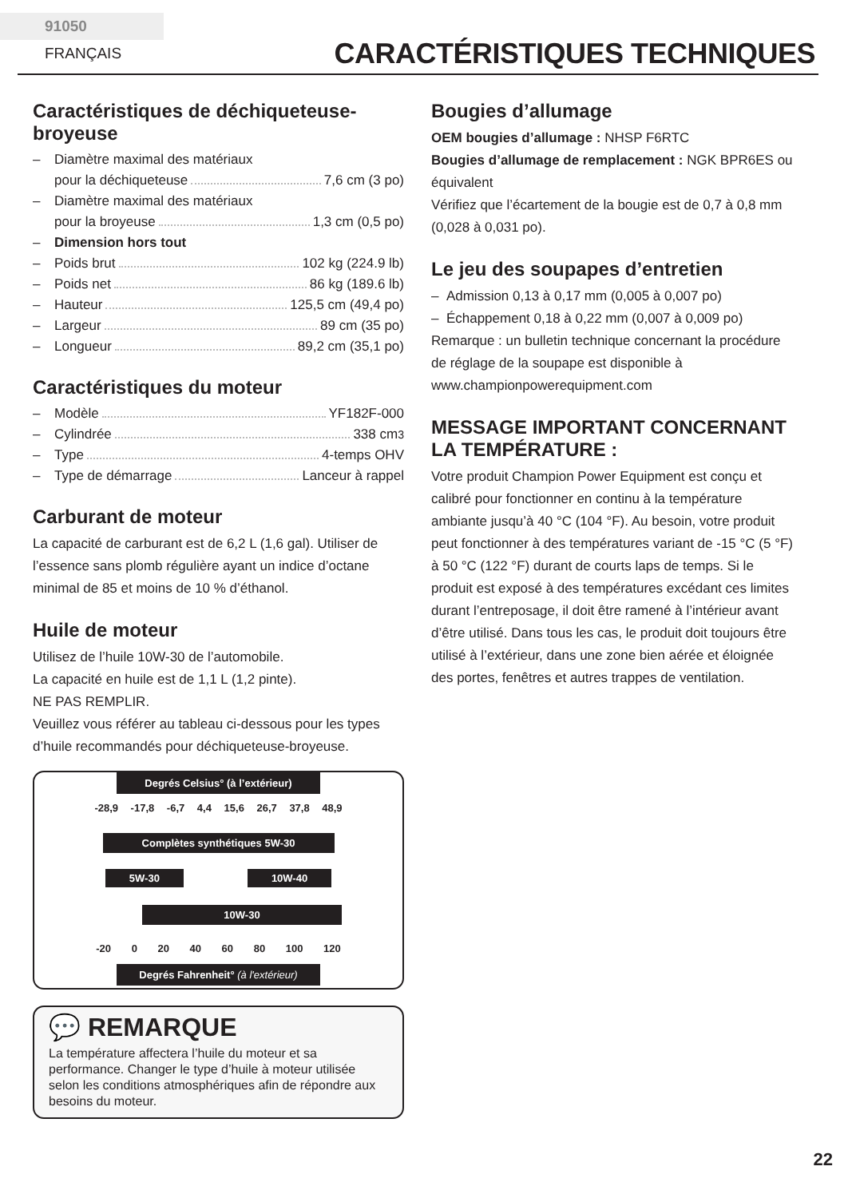91050 FRANÇAIS
CARACTÉRISTIQUES TECHNIQUES
Caractéristiques de déchiqueteuse-broyeuse
– Diamètre maximal des matériaux
pour la déchiqueteuse 7,6 cm (3 po)
– Diamètre maximal des matériaux
pour la broyeuse 1,3 cm (0,5 po)
– Dimension hors tout
– Poids brut 102 kg (224.9 lb)
– Poids net 86 kg (189.6 lb)
– Hauteur 125,5 cm (49,4 po)
– Largeur 89 cm (35 po)
– Longueur 89,2 cm (35,1 po)
Caractéristiques du moteur
– Modèle YF182F-000
– Cylindrée 338 cm<sup>3</sup>
– Type 4-temps OHV
– Type de démarrage Lanceur à rappel
Carburant de moteur
La capacité de carburant est de 6,2 L (1,6 gal). Utiliser de l’essence sans plomb régulière ayant un indice d’octane minimal de 85 et moins de 10 % d’éthanol.
Huile de moteur
Utilisez de l’huile 10W-30 de l’automobile.
La capacité en huile est de 1,1 L (1,2 pinte).
NE PAS REMPLIR.
Veuillez vous référer au tableau ci-dessous pour les types d’huile recommandés pour déchiqueteuse-broyeuse.
Degrés Celsius° (à l’extérieur)
-28,9 -17,8 -6,7 4,4 15,6 26,7 37,8 48,9
Complètes synthétiques 5W-30
5W-30 10W-40
10W-30
-20 0 20 40 60 80 100 120
Degrés Fahrenheit° (à l'extérieur)
💬 REMARQUE
La température affectera l’huile du moteur et sa performance. Changer le type d’huile à moteur utilisée selon les conditions atmosphériques afin de répondre aux besoins du moteur.
Bougies d’allumage
OEM bougies d’allumage : NHSP F6RTC
Bougies d’allumage de remplacement : NGK BPR6ES ou équivalent
Vérifiez que l’écartement de la bougie est de 0,7 à 0,8 mm (0,028 à 0,031 po).
Le jeu des soupapes d’entretien
– Admission 0,13 à 0,17 mm (0,005 à 0,007 po)
– Échappement 0,18 à 0,22 mm (0,007 à 0,009 po)
Remarque : un bulletin technique concernant la procédure de réglage de la soupape est disponible à www.championpowerequipment.com
MESSAGE IMPORTANT CONCERNANT LA TEMPÉRATURE :
Votre produit Champion Power Equipment est conçu et calibré pour fonctionner en continu à la température ambiante jusqu’à 40 °C (104 °F). Au besoin, votre produit peut fonctionner à des températures variant de -15 °C (5 °F) à 50 °C (122 °F) durant de courts laps de temps. Si le produit est exposé à des températures excédant ces limites durant l’entreposage, il doit être ramené à l’intérieur avant d’être utilisé. Dans tous les cas, le produit doit toujours être utilisé à l’extérieur, dans une zone bien aérée et éloignée des portes, fenêtres et autres trappes de ventilation.
22